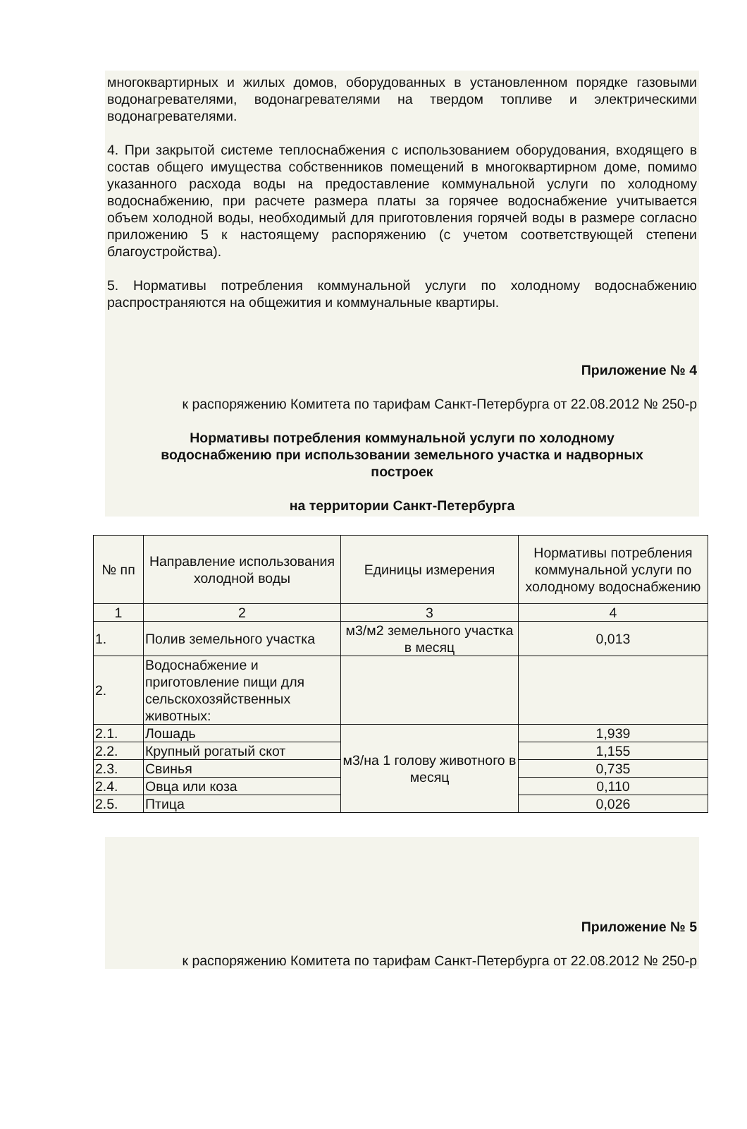многоквартирных и жилых домов, оборудованных в установленном порядке газовыми водонагревателями, водонагревателями на твердом топливе и электрическими водонагревателями.
4. При закрытой системе теплоснабжения с использованием оборудования, входящего в состав общего имущества собственников помещений в многоквартирном доме, помимо указанного расхода воды на предоставление коммунальной услуги по холодному водоснабжению, при расчете размера платы за горячее водоснабжение учитывается объем холодной воды, необходимый для приготовления горячей воды в размере согласно приложению 5 к настоящему распоряжению (с учетом соответствующей степени благоустройства).
5. Нормативы потребления коммунальной услуги по холодному водоснабжению распространяются на общежития и коммунальные квартиры.
Приложение № 4
к распоряжению Комитета по тарифам Санкт-Петербурга от 22.08.2012 № 250-р
Нормативы потребления коммунальной услуги по холодному водоснабжению при использовании земельного участка и надворных построек
на территории Санкт-Петербурга
| № пп | Направление использования холодной воды | Единицы измерения | Нормативы потребления коммунальной услуги по холодному водоснабжению |
| 1 | 2 | 3 | 4 |
| 1. | Полив земельного участка | м3/м2 земельного участка в месяц | 0,013 |
| 2. | Водоснабжение и приготовление пищи для сельскохозяйственных животных: | | |
| 2.1. | Лошадь | м3/на 1 голову животного в месяц | 1,939 |
| 2.2. | Крупный рогатый скот | | 1,155 |
| 2.3. | Свинья | | 0,735 |
| 2.4. | Овца или коза | | 0,110 |
| 2.5. | Птица | | 0,026 |
Приложение № 5
к распоряжению Комитета по тарифам Санкт-Петербурга от 22.08.2012 № 250-р